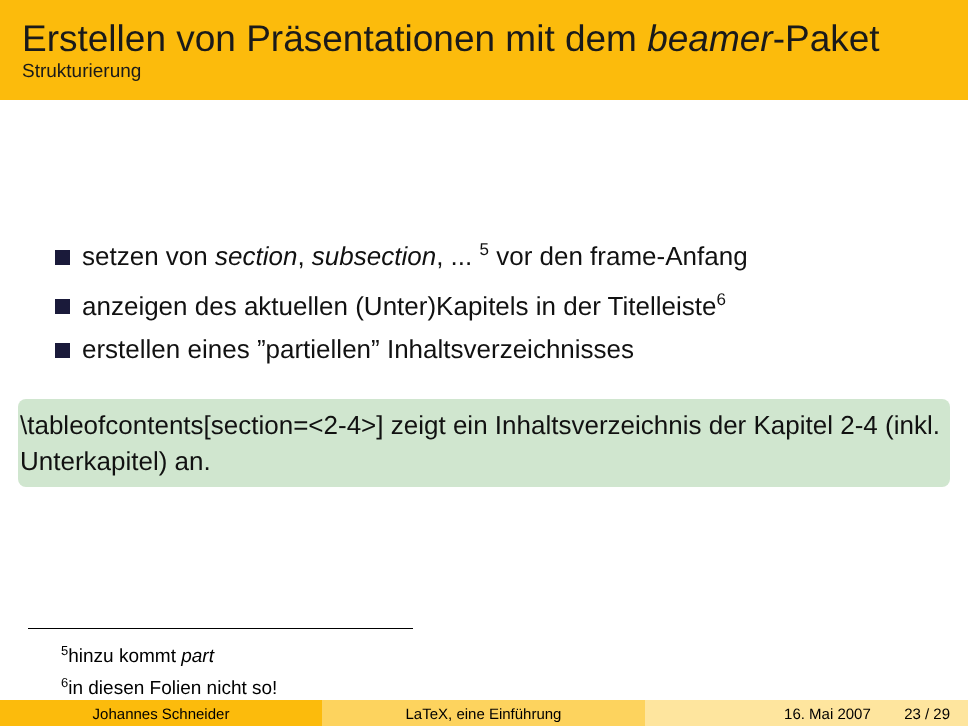Erstellen von Präsentationen mit dem beamer-Paket
Strukturierung
setzen von section, subsection, ... <sup>5</sup> vor den frame-Anfang
anzeigen des aktuellen (Unter)Kapitels in der Titelleiste<sup>6</sup>
erstellen eines ”partiellen” Inhaltsverzeichnisses
\tableofcontents[section=<2-4>] zeigt ein Inhaltsverzeichnis der Kapitel 2-4 (inkl. Unterkapitel) an.
<sup>5</sup> hinzu kommt part
<sup>6</sup> in diesen Folien nicht so!
Johannes Schneider LaTeX, eine Einführung 16. Mai 2007 23 / 29